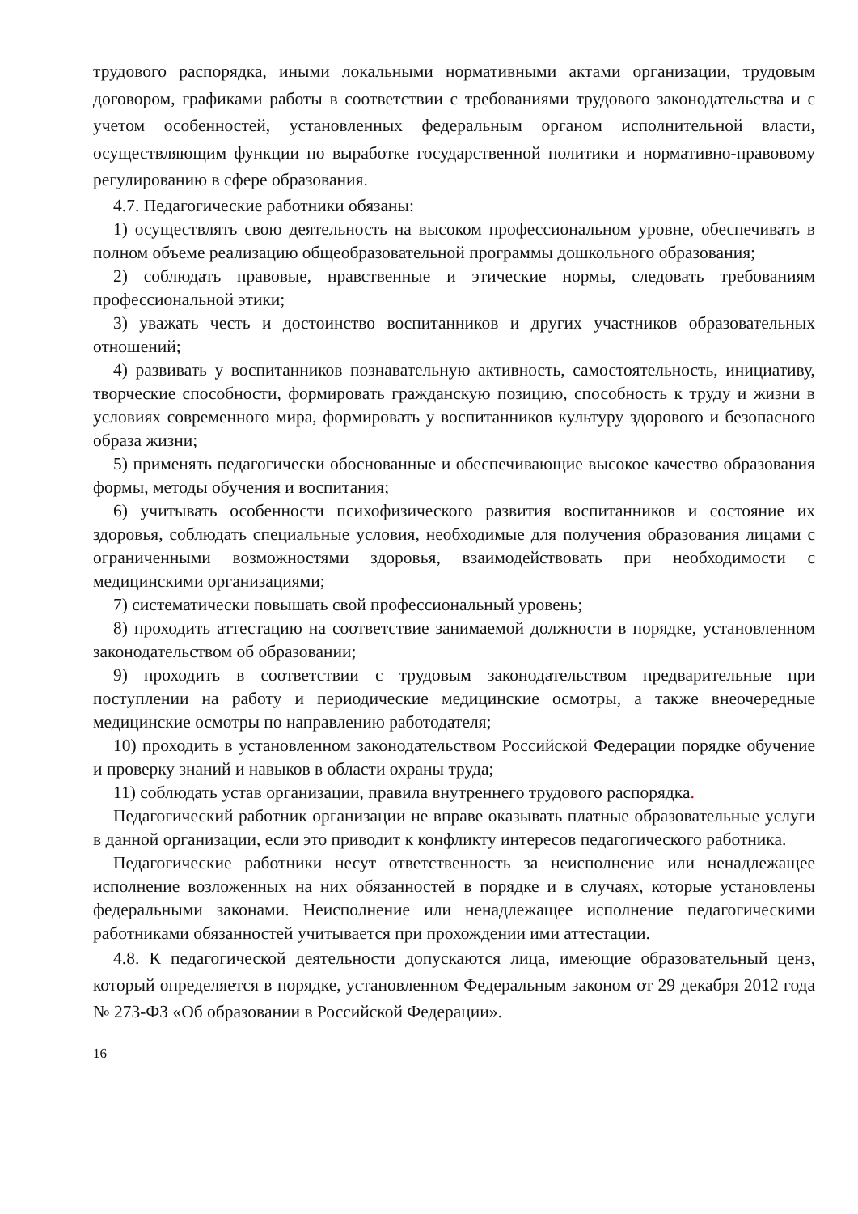трудового распорядка, иными локальными нормативными актами организации, трудовым договором, графиками работы в соответствии с требованиями трудового законодательства и с учетом особенностей, установленных федеральным органом исполнительной власти, осуществляющим функции по выработке государственной политики и нормативно-правовому регулированию в сфере образования.
4.7. Педагогические работники обязаны:
1) осуществлять свою деятельность на высоком профессиональном уровне, обеспечивать в полном объеме реализацию общеобразовательной программы дошкольного образования;
2) соблюдать правовые, нравственные и этические нормы, следовать требованиям профессиональной этики;
3) уважать честь и достоинство воспитанников и других участников образовательных отношений;
4) развивать у воспитанников познавательную активность, самостоятельность, инициативу, творческие способности, формировать гражданскую позицию, способность к труду и жизни в условиях современного мира, формировать у воспитанников культуру здорового и безопасного образа жизни;
5) применять педагогически обоснованные и обеспечивающие высокое качество образования формы, методы обучения и воспитания;
6) учитывать особенности психофизического развития воспитанников и состояние их здоровья, соблюдать специальные условия, необходимые для получения образования лицами с ограниченными возможностями здоровья, взаимодействовать при необходимости с медицинскими организациями;
7) систематически повышать свой профессиональный уровень;
8) проходить аттестацию на соответствие занимаемой должности в порядке, установленном законодательством об образовании;
9) проходить в соответствии с трудовым законодательством предварительные при поступлении на работу и периодические медицинские осмотры, а также внеочередные медицинские осмотры по направлению работодателя;
10) проходить в установленном законодательством Российской Федерации порядке обучение и проверку знаний и навыков в области охраны труда;
11) соблюдать устав организации, правила внутреннего трудового распорядка.
Педагогический работник организации не вправе оказывать платные образовательные услуги в данной организации, если это приводит к конфликту интересов педагогического работника.
Педагогические работники несут ответственность за неисполнение или ненадлежащее исполнение возложенных на них обязанностей в порядке и в случаях, которые установлены федеральными законами. Неисполнение или ненадлежащее исполнение педагогическими работниками обязанностей учитывается при прохождении ими аттестации.
4.8. К педагогической деятельности допускаются лица, имеющие образовательный ценз, который определяется в порядке, установленном Федеральным законом от 29 декабря 2012 года № 273-ФЗ «Об образовании в Российской Федерации».
16